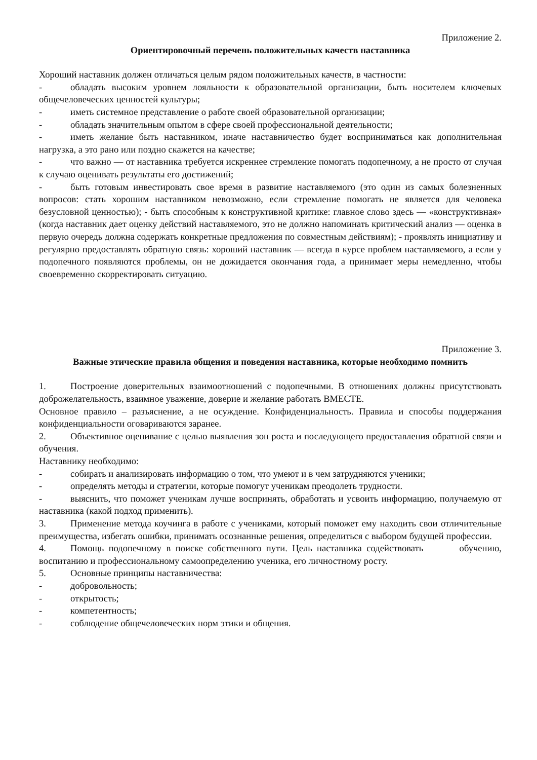Приложение 2.
Ориентировочный перечень положительных качеств наставника
Хороший наставник должен отличаться целым рядом положительных качеств, в частности:
- обладать высоким уровнем лояльности к образовательной организации, быть носителем ключевых общечеловеческих ценностей культуры;
- иметь системное представление о работе своей образовательной организации;
- обладать значительным опытом в сфере своей профессиональной деятельности;
- иметь желание быть наставником, иначе наставничество будет восприниматься как дополнительная нагрузка, а это рано или поздно скажется на качестве;
- что важно — от наставника требуется искреннее стремление помогать подопечному, а не просто от случая к случаю оценивать результаты его достижений;
- быть готовым инвестировать свое время в развитие наставляемого (это один из самых болезненных вопросов: стать хорошим наставником невозможно, если стремление помогать не является для человека безусловной ценностью); - быть способным к конструктивной критике: главное слово здесь — «конструктивная» (когда наставник дает оценку действий наставляемого, это не должно напоминать критический анализ — оценка в первую очередь должна содержать конкретные предложения по совместным действиям); - проявлять инициативу и регулярно предоставлять обратную связь: хороший наставник — всегда в курсе проблем наставляемого, а если у подопечного появляются проблемы, он не дожидается окончания года, а принимает меры немедленно, чтобы своевременно скорректировать ситуацию.
Приложение 3.
Важные этические правила общения и поведения наставника, которые необходимо помнить
1. Построение доверительных взаимоотношений с подопечными. В отношениях должны присутствовать доброжелательность, взаимное уважение, доверие и желание работать ВМЕСТЕ.
Основное правило – разъяснение, а не осуждение. Конфиденциальность. Правила и способы поддержания конфиденциальности оговариваются заранее.
2. Объективное оценивание с целью выявления зон роста и последующего предоставления обратной связи и обучения.
Наставнику необходимо:
- собирать и анализировать информацию о том, что умеют и в чем затрудняются ученики;
- определять методы и стратегии, которые помогут ученикам преодолеть трудности.
- выяснить, что поможет ученикам лучше воспринять, обработать и усвоить информацию, получаемую от наставника (какой подход применить).
3. Применение метода коучинга в работе с учениками, который поможет ему находить свои отличительные преимущества, избегать ошибки, принимать осознанные решения, определиться с выбором будущей профессии.
4. Помощь подопечному в поиске собственного пути. Цель наставника содействовать обучению, воспитанию и профессиональному самоопределению ученика, его личностному росту.
5. Основные принципы наставничества:
- добровольность;
- открытость;
- компетентность;
- соблюдение общечеловеческих норм этики и общения.